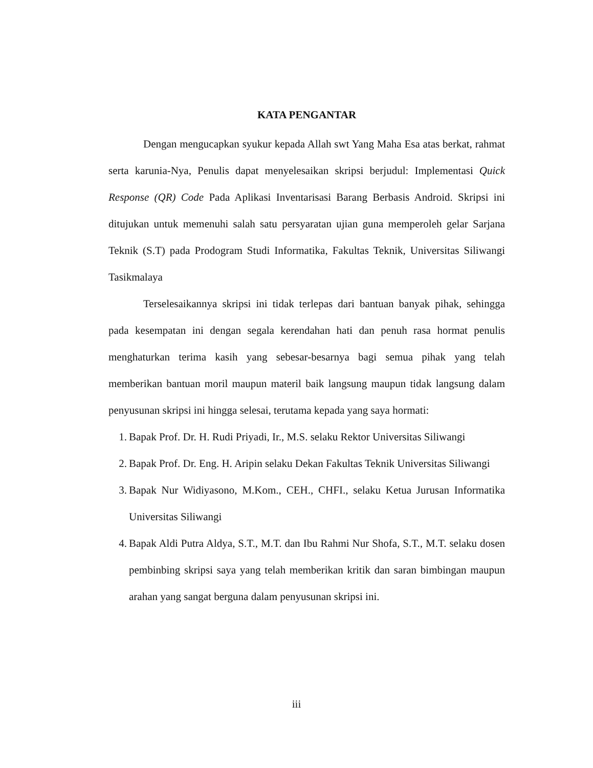KATA PENGANTAR
Dengan mengucapkan syukur kepada Allah swt Yang Maha Esa atas berkat, rahmat serta karunia-Nya, Penulis dapat menyelesaikan skripsi berjudul: Implementasi Quick Response (QR) Code Pada Aplikasi Inventarisasi Barang Berbasis Android. Skripsi ini ditujukan untuk memenuhi salah satu persyaratan ujian guna memperoleh gelar Sarjana Teknik (S.T) pada Prodogram Studi Informatika, Fakultas Teknik, Universitas Siliwangi Tasikmalaya
Terselesaikannya skripsi ini tidak terlepas dari bantuan banyak pihak, sehingga pada kesempatan ini dengan segala kerendahan hati dan penuh rasa hormat penulis menghaturkan terima kasih yang sebesar-besarnya bagi semua pihak yang telah memberikan bantuan moril maupun materil baik langsung maupun tidak langsung dalam penyusunan skripsi ini hingga selesai, terutama kepada yang saya hormati:
1. Bapak Prof. Dr. H. Rudi Priyadi, Ir., M.S. selaku Rektor Universitas Siliwangi
2. Bapak Prof. Dr. Eng. H. Aripin selaku Dekan Fakultas Teknik Universitas Siliwangi
3. Bapak Nur Widiyasono, M.Kom., CEH., CHFI., selaku Ketua Jurusan Informatika Universitas Siliwangi
4. Bapak Aldi Putra Aldya, S.T., M.T. dan Ibu Rahmi Nur Shofa, S.T., M.T. selaku dosen pembinbing skripsi saya yang telah memberikan kritik dan saran bimbingan maupun arahan yang sangat berguna dalam penyusunan skripsi ini.
iii